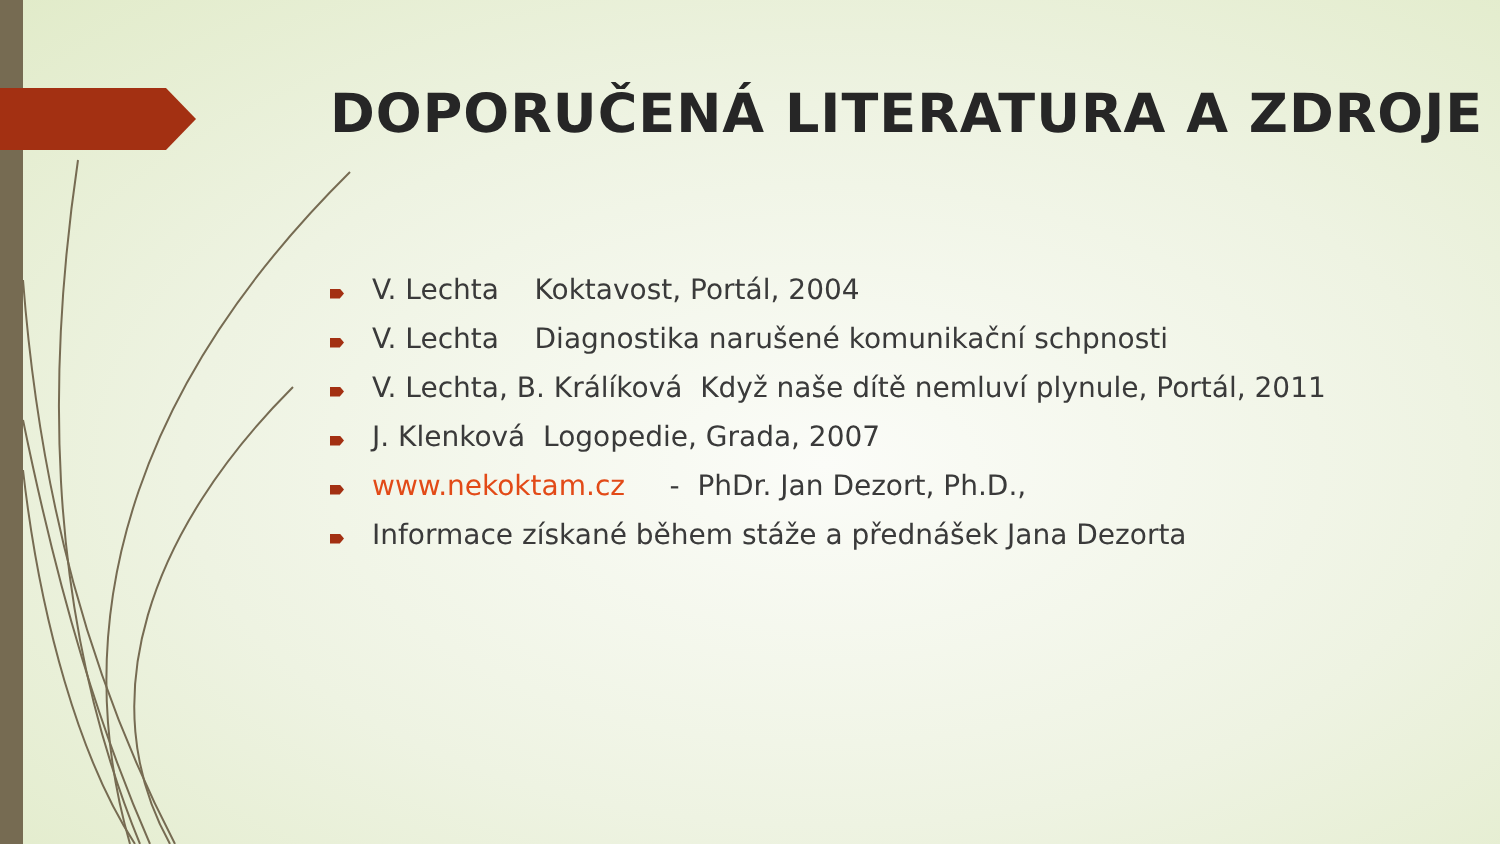DOPORUČENÁ LITERATURA A ZDROJE
V. Lechta Koktavost, Portál, 2004
V. Lechta Diagnostika narušené komunikační schpnosti
V. Lechta, B. Králíková Když naše dítě nemluví plynule, Portál, 2011
J. Klenková Logopedie, Grada, 2007
www.nekoktam.cz - PhDr. Jan Dezort, Ph.D.,
Informace získané během stáže a přednášek Jana Dezorta